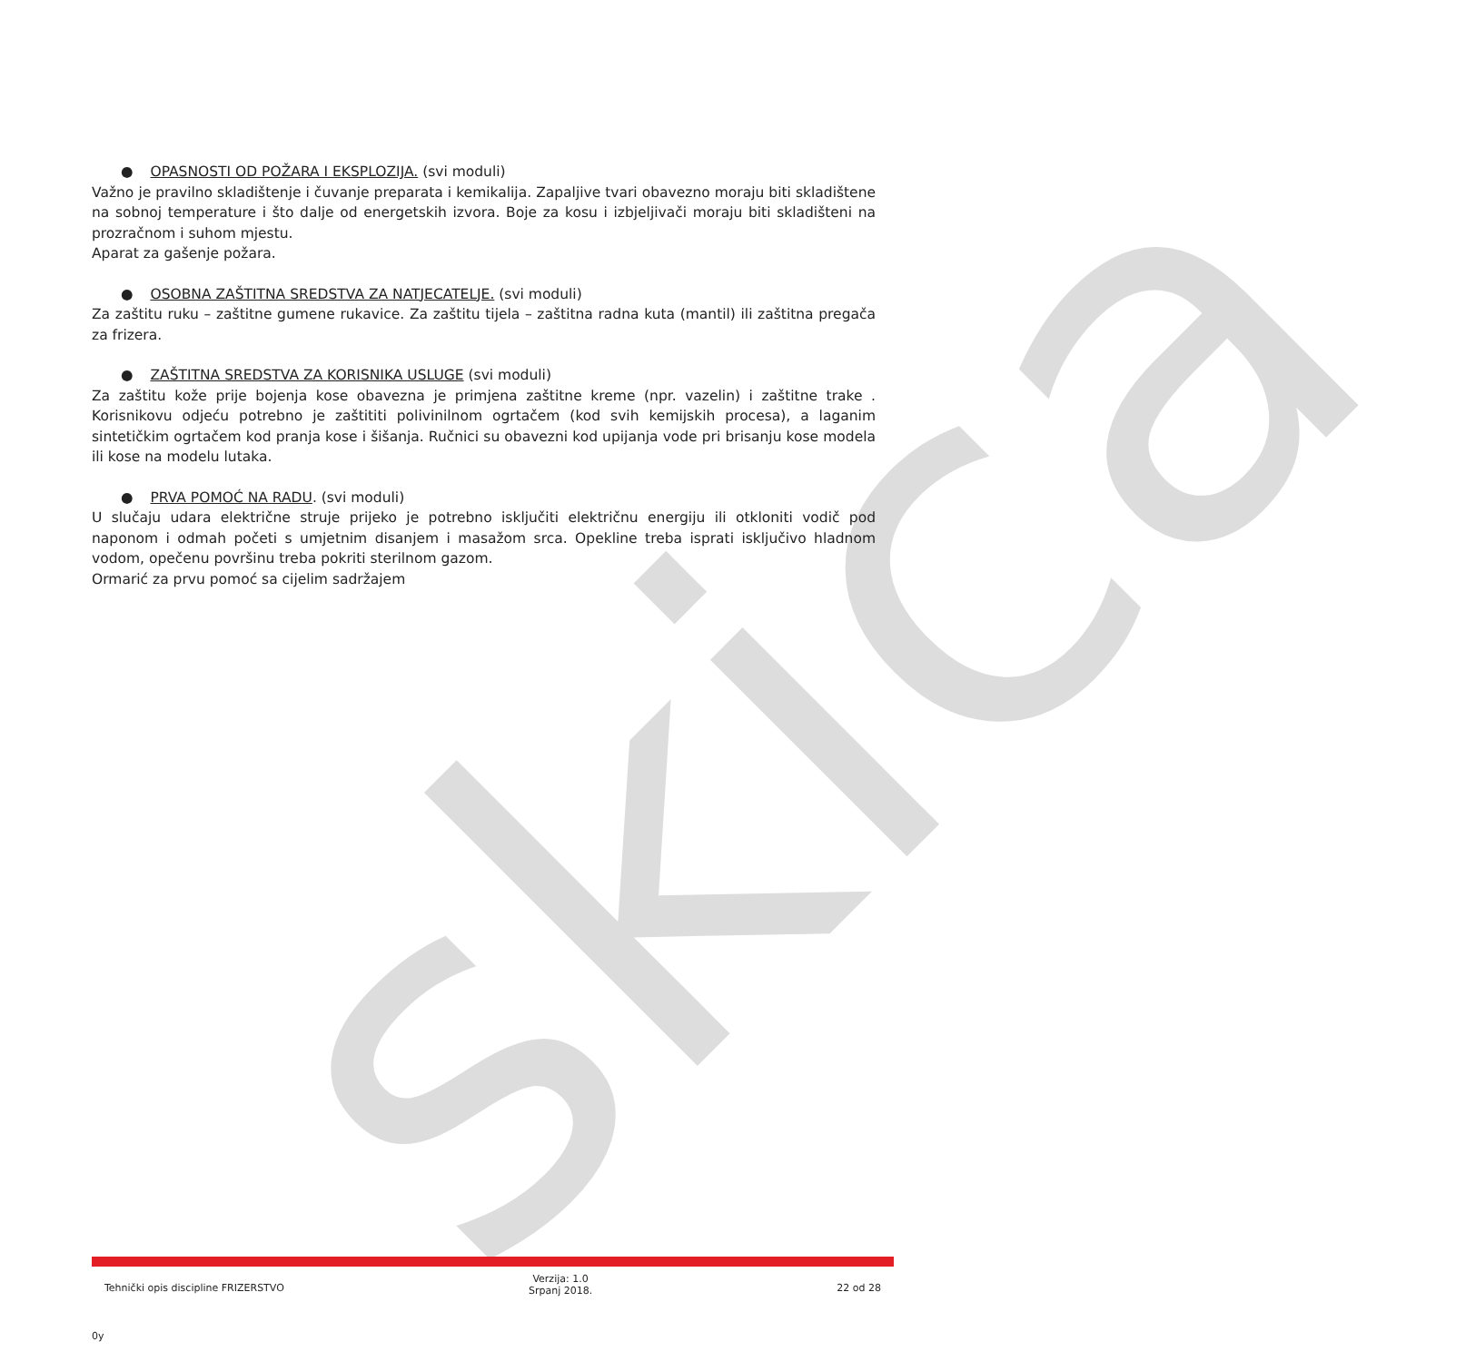skica
● OPASNOSTI OD POŽARA I EKSPLOZIJA. (svi moduli)
Važno je pravilno skladištenje i čuvanje preparata i kemikalija. Zapaljive tvari obavezno moraju biti skladištene na sobnoj temperature i što dalje od energetskih izvora. Boje za kosu i izbjeljivači moraju biti skladišteni na prozračnom i suhom mjestu.
Aparat za gašenje požara.
● OSOBNA ZAŠTITNA SREDSTVA ZA NATJECATELJE. (svi moduli)
Za zaštitu ruku – zaštitne gumene rukavice. Za zaštitu tijela – zaštitna radna kuta (mantil) ili zaštitna pregača za frizera.
● ZAŠTITNA SREDSTVA ZA KORISNIKA USLUGE (svi moduli)
Za zaštitu kože prije bojenja kose obavezna je primjena zaštitne kreme (npr. vazelin) i zaštitne trake . Korisnikovu odjeću potrebno je zaštititi polivinilnom ogrtačem (kod svih kemijskih procesa), a laganim sintetičkim ogrtačem kod pranja kose i šišanja. Ručnici su obavezni kod upijanja vode pri brisanju kose modela ili kose na modelu lutaka.
● PRVA POMOĆ NA RADU. (svi moduli)
U slučaju udara električne struje prijeko je potrebno isključiti električnu energiju ili otkloniti vodič pod naponom i odmah početi s umjetnim disanjem i masažom srca. Opekline treba isprati isključivo hladnom vodom, opečenu površinu treba pokriti sterilnom gazom.
Ormarić za prvu pomoć sa cijelim sadržajem
Tehnički opis discipline FRIZERSTVO Verzija: 1.0
Srpanj 2018. 22 od 28
0y